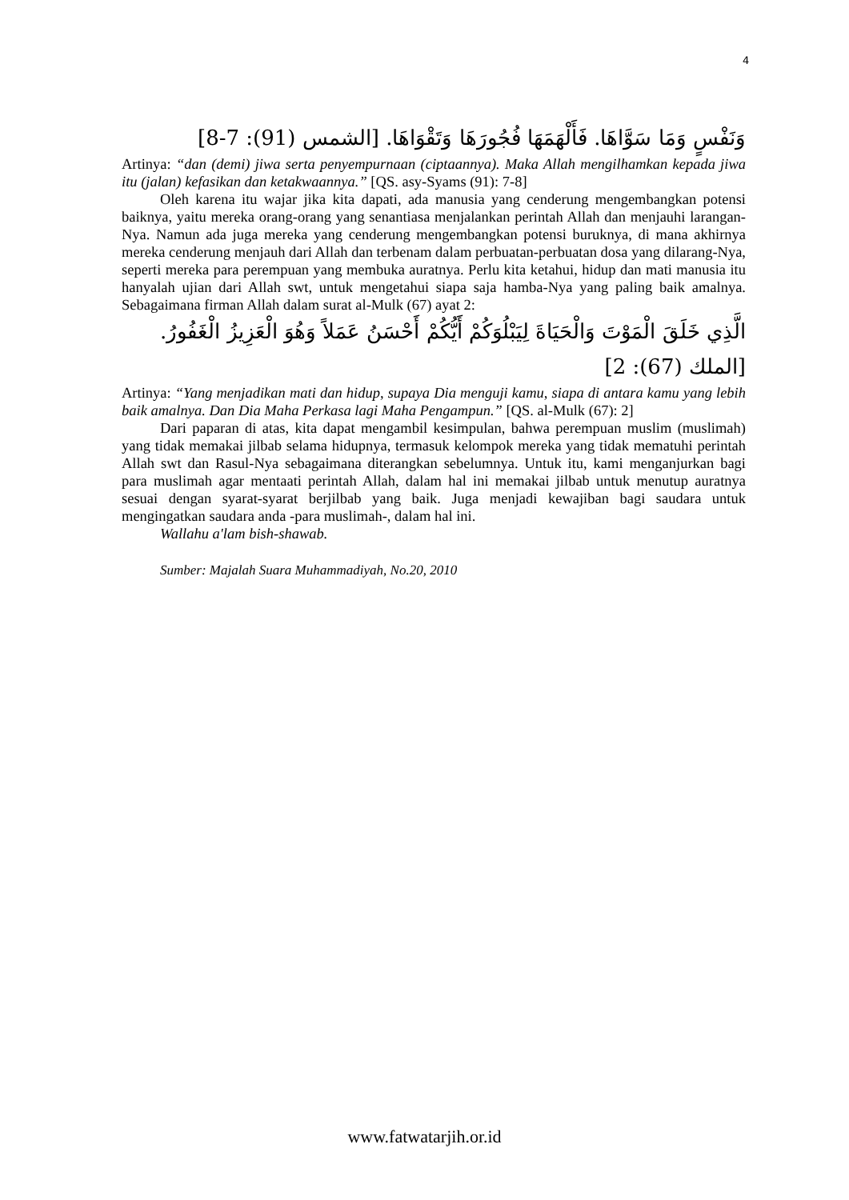4
وَنَفْسٍ وَمَا سَوَّاهَا. فَأَلْهَمَهَا فُجُورَهَا وَتَقْوَاهَا. [الشمس (91): 7-8]
Artinya: “dan (demi) jiwa serta penyempurnaan (ciptaannya). Maka Allah mengilhamkan kepada jiwa itu (jalan) kefasikan dan ketakwaannya.” [QS. asy-Syams (91): 7-8]
Oleh karena itu wajar jika kita dapati, ada manusia yang cenderung mengembangkan potensi baiknya, yaitu mereka orang-orang yang senantiasa menjalankan perintah Allah dan menjauhi larangan-Nya. Namun ada juga mereka yang cenderung mengembangkan potensi buruknya, di mana akhirnya mereka cenderung menjauh dari Allah dan terbenam dalam perbuatan-perbuatan dosa yang dilarang-Nya, seperti mereka para perempuan yang membuka auratnya. Perlu kita ketahui, hidup dan mati manusia itu hanyalah ujian dari Allah swt, untuk mengetahui siapa saja hamba-Nya yang paling baik amalnya. Sebagaimana firman Allah dalam surat al-Mulk (67) ayat 2:
الَّذِي خَلَقَ الْمَوْتَ وَالْحَيَاةَ لِيَبْلُوَكُمْ أَيُّكُمْ أَحْسَنُ عَمَلاً وَهُوَ الْعَزِيزُ الْغَفُورُ. [الملك (67): 2]
Artinya: “Yang menjadikan mati dan hidup, supaya Dia menguji kamu, siapa di antara kamu yang lebih baik amalnya. Dan Dia Maha Perkasa lagi Maha Pengampun.” [QS. al-Mulk (67): 2]
Dari paparan di atas, kita dapat mengambil kesimpulan, bahwa perempuan muslim (muslimah) yang tidak memakai jilbab selama hidupnya, termasuk kelompok mereka yang tidak mematuhi perintah Allah swt dan Rasul-Nya sebagaimana diterangkan sebelumnya. Untuk itu, kami menganjurkan bagi para muslimah agar mentaati perintah Allah, dalam hal ini memakai jilbab untuk menutup auratnya sesuai dengan syarat-syarat berjilbab yang baik. Juga menjadi kewajiban bagi saudara untuk mengingatkan saudara anda -para muslimah-, dalam hal ini.
Wallahu a'lam bish-shawab.
Sumber: Majalah Suara Muhammadiyah, No.20, 2010
www.fatwatarjih.or.id